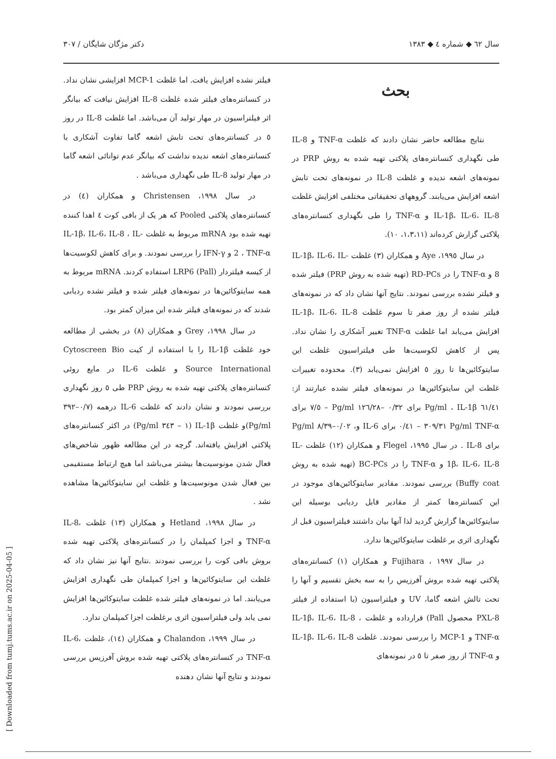سال ٦٢ ◆ شماره ٤ ◆ ١٣٨٣ دکتر مژگان شایگان / ٣٠٧
بحث
نتایج مطالعه حاضر نشان دادند که غلظت TNF-α و IL-8 طی نگهداری کنسانتره‌های پلاکتی تهیه شده به روش PRP در نمونه‌های اشعه ندیده و غلظت IL-8 در نمونه‌های تحت تابش اشعه افزایش می‌یابند. گروههای تحقیقاتی مختلفی افزایش غلظت IL-1β، IL-6، IL-8 و TNF-α را طی نگهداری کنسانتره‌های پلاکتی گزارش کرده‌اند (١،٣،١١، ١٠).
در سال ١٩٩٥، Aye و همکاران (٣) غلظت IL-1β، IL-6، IL-8 و TNF-α را در RD-PCs (تهیه شده به روش PRP) فیلتر شده و فیلتر نشده بررسی نمودند. نتایج آنها نشان داد که در نمونه‌های فیلتر نشده از روز صفر تا سوم غلظت IL-1β، IL-6، IL-8 افزایش می‌یابد اما غلظت TNF-α تغییر آشکاری را نشان نداد. پس از کاهش لکوسیت‌ها طی فیلتراسیون غلظت این سایتوکائین‌ها تا روز ٥ افزایش نمی‌یابد (٣). محدوده تغییرات غلظت این سایتوکائین‌ها در نمونه‌های فیلتر نشده عبارتند از: ٦١/٤١ Pg/ml ، IL-1β برای ٠/٣٢ –١٢٦/٢٨ Pg/ml – ٧/٥ برای TNF-α ‏Pg/ml ٣٠٩/٣١ – ٠/٤١ برای IL-6 و، ٠/٠٢–٨/٣٩ Pg/ml برای IL-8 . در سال ١٩٩٥، Flegel و همکاران (١٢) غلظت IL-1β، IL-6، IL-8 و TNF-α را در BC-PCs (تهیه شده به روش Buffy coat) بررسی نمودند. مقادیر سایتوکائین‌های موجود در این کنسانتره‌ها کمتر از مقادیر قابل ردیابی بوسیله این سایتوکائین‌ها گزارش گردید لذا آنها بیان داشتند فیلتراسیون قبل از نگهداری اثری بر غلظت سایتوکائین‌ها ندارد.
در سال ١٩٩٧ ، Fujihara و همکاران (١) کنسانتره‌های پلاکتی تهیه شده بروش آفرزیس را به سه بخش تقسیم و آنها را تحت تالش اشعه گاما، UV و فیلتراسیون (با استفاده از فیلتر PXL-8 محصول Pall) قرارداده و غلظت IL-1β، IL-6، IL-8 ، TNF-α و MCP-1 را بررسی نمودند. غلظت IL-1β، IL-6، IL-8 و TNF-α از روز صفر تا ٥ در نمونه‌های
فیلتر نشده افزایش یافت. اما غلظت MCP-1 افزایشی نشان نداد. در کنسانتره‌های فیلتر شده غلظت IL-8 افزایش نیافت که بیانگر اثر فیلتراسیون در مهار تولید آن می‌باشد. اما غلظت IL-8 در روز ٥ در کنسانتره‌های تحت تابش اشعه گاما تفاوت آشکاری با کنسانتره‌های اشعه ندیده نداشت که بیانگر عدم توانائی اشعه گاما در مهار تولید IL-8 طی نگهداری می‌باشد .
در سال ١٩٩٨، Christensen و همکاران (٤) در کنسانتره‌های پلاکتی Pooled که هر یک از بافی کوت ٤ اهدا کننده تهیه شده بود mRNA مربوط به غلظت IL-1β، IL-6، IL-8 ، IL-2 ، TNF-α و IFN-γ را بررسی نمودند. و برای کاهش لکوسیت‌ها از کیسه فیلتردار LRP6 (Pall) استفاده کردند. mRNA مربوط به همه سایتوکائین‌ها در نمونه‌های فیلتر شده و فیلتر نشده ردیابی شدند که در نمونه‌های فیلتر شده این میزان کمتر بود.
در سال ١٩٩٨، Grey و همکاران (٨) در بخشی از مطالعه خود غلظت IL-1β را با استفاده از کیت Cytoscreen Bio Source International و غلظت IL-6 در مایع روئی کنسانتره‌های پلاکتی تهیه شده به روش PRP طی ٥ روز نگهداری بررسی نمودند و نشان دادند که غلظت IL-6 درهمه (٠/٧–٣٩٢ Pg/ml)و غلظت IL-1β (١ – ٣٤٣ Pg/ml) در اکثر کنسانتره‌های پلاکتی افزایش یافته‌اند. گرچه در این مطالعه ظهور شاخص‌های فعال شدن مونوسیت‌ها بیشتر می‌باشد اما هیچ ارتباط مستقیمی بین فعال شدن مونوسیت‌ها و غلظت این سایتوکائین‌ها مشاهده نشد .
در سال ١٩٩٨، Hetland و همکاران (١٣) غلظت IL-8، TNF-α و اجزا کمپلمان را در کنسانتره‌های پلاکتی تهیه شده بروش بافی کوت را بررسی نمودند .نتایج آنها نیز نشان داد که غلظت این سایتوکائین‌ها و اجزا کمپلمان طی نگهداری افزایش می‌یابند. اما در نمونه‌های فیلتر شده غلظت سایتوکائین‌ها افزایش نمی یابد ولی فیلتراسیون اثری برغلظت اجزا کمپلمان ندارد.
در سال ١٩٩٩، Chalandon و همکاران (١٤)، غلظت IL-6، TNF-α در کنسانتره‌های پلاکتی تهیه شده بروش آفرزیس بررسی نمودند و نتایج آنها نشان دهنده
[ Downloaded from tumj.tums.ac.ir on 2025-04-05 ]